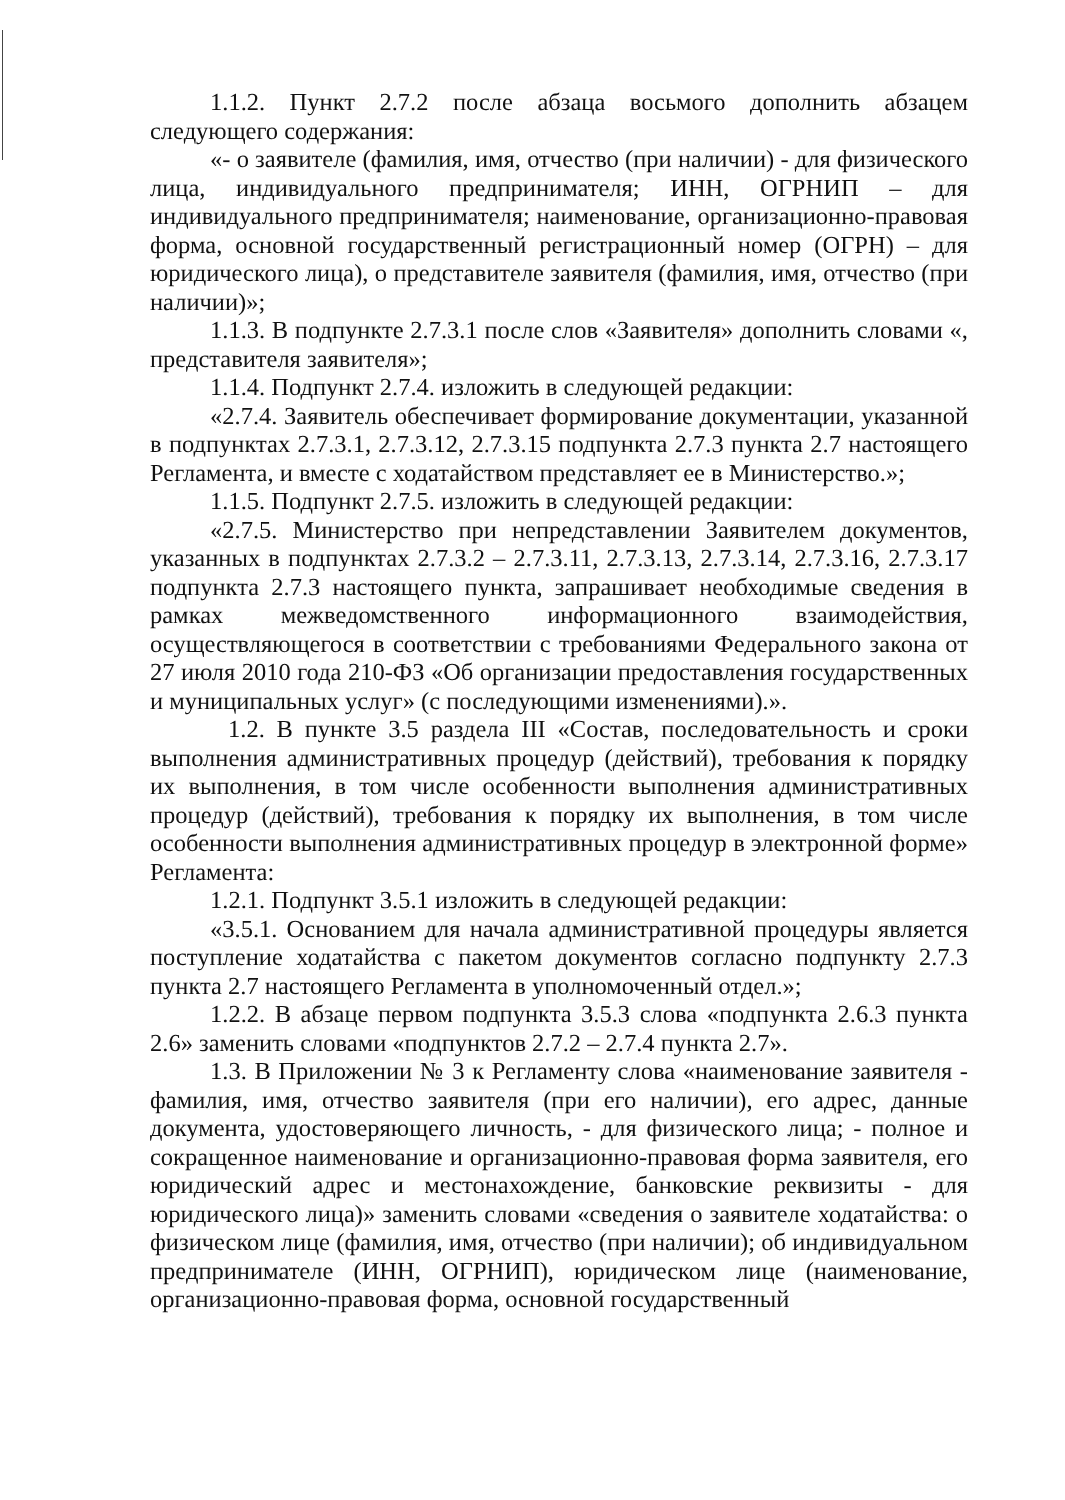1.1.2. Пункт 2.7.2 после абзаца восьмого дополнить абзацем следующего содержания:
«- о заявителе (фамилия, имя, отчество (при наличии) - для физического лица, индивидуального предпринимателя; ИНН, ОГРНИП – для индивидуального предпринимателя; наименование, организационно-правовая форма, основной государственный регистрационный номер (ОГРН) – для юридического лица), о представителе заявителя (фамилия, имя, отчество (при наличии)»;
1.1.3. В подпункте 2.7.3.1 после слов «Заявителя» дополнить словами «, представителя заявителя»;
1.1.4. Подпункт 2.7.4. изложить в следующей редакции:
«2.7.4. Заявитель обеспечивает формирование документации, указанной в подпунктах 2.7.3.1, 2.7.3.12, 2.7.3.15 подпункта 2.7.3 пункта 2.7 настоящего Регламента, и вместе с ходатайством представляет ее в Министерство.»;
1.1.5. Подпункт 2.7.5. изложить в следующей редакции:
«2.7.5. Министерство при непредставлении Заявителем документов, указанных в подпунктах 2.7.3.2 – 2.7.3.11, 2.7.3.13, 2.7.3.14, 2.7.3.16, 2.7.3.17 подпункта 2.7.3 настоящего пункта, запрашивает необходимые сведения в рамках межведомственного информационного взаимодействия, осуществляющегося в соответствии с требованиями Федерального закона от 27 июля 2010 года 210-ФЗ «Об организации предоставления государственных и муниципальных услуг» (с последующими изменениями).».
1.2. В пункте 3.5 раздела III «Состав, последовательность и сроки выполнения административных процедур (действий), требования к порядку их выполнения, в том числе особенности выполнения административных процедур (действий), требования к порядку их выполнения, в том числе особенности выполнения административных процедур в электронной форме» Регламента:
1.2.1. Подпункт 3.5.1 изложить в следующей редакции:
«3.5.1. Основанием для начала административной процедуры является поступление ходатайства с пакетом документов согласно подпункту 2.7.3 пункта 2.7 настоящего Регламента в уполномоченный отдел.»;
1.2.2. В абзаце первом подпункта 3.5.3 слова «подпункта 2.6.3 пункта 2.6» заменить словами «подпунктов 2.7.2 – 2.7.4 пункта 2.7».
1.3. В Приложении № 3 к Регламенту слова «наименование заявителя - фамилия, имя, отчество заявителя (при его наличии), его адрес, данные документа, удостоверяющего личность, - для физического лица; - полное и сокращенное наименование и организационно-правовая форма заявителя, его юридический адрес и местонахождение, банковские реквизиты - для юридического лица)» заменить словами «сведения о заявителе ходатайства: о физическом лице (фамилия, имя, отчество (при наличии); об индивидуальном предпринимателе (ИНН, ОГРНИП), юридическом лице (наименование, организационно-правовая форма, основной государственный